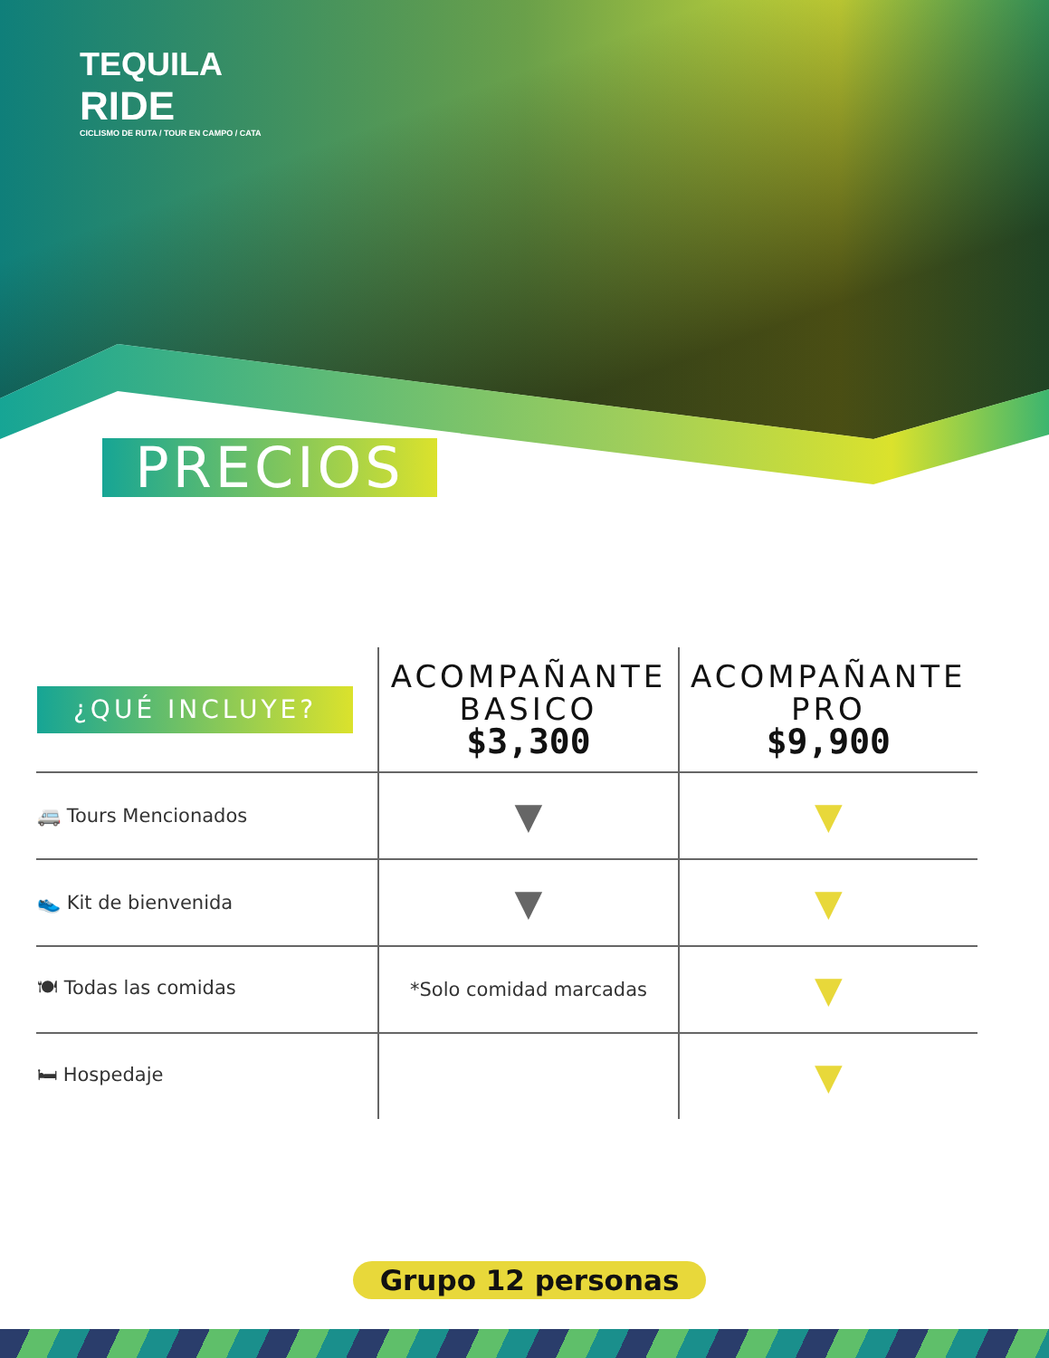TEQUILA
RIDE
CICLISMO DE RUTA / TOUR EN CAMPO / CATA
PRECIOS
| ¿QUÉ INCLUYE? | ACOMPAÑANTE BASICO $3,300 | ACOMPAÑANTE PRO $9,900 |
| --- | --- | --- |
| 🚐 Tours Mencionados | ▼ | ▼ |
| 👟 Kit de bienvenida | ▼ | ▼ |
| 🍽 Todas las comidas | *Solo comidad marcadas | ▼ |
| 🛏 Hospedaje | | ▼ |
Grupo 12 personas